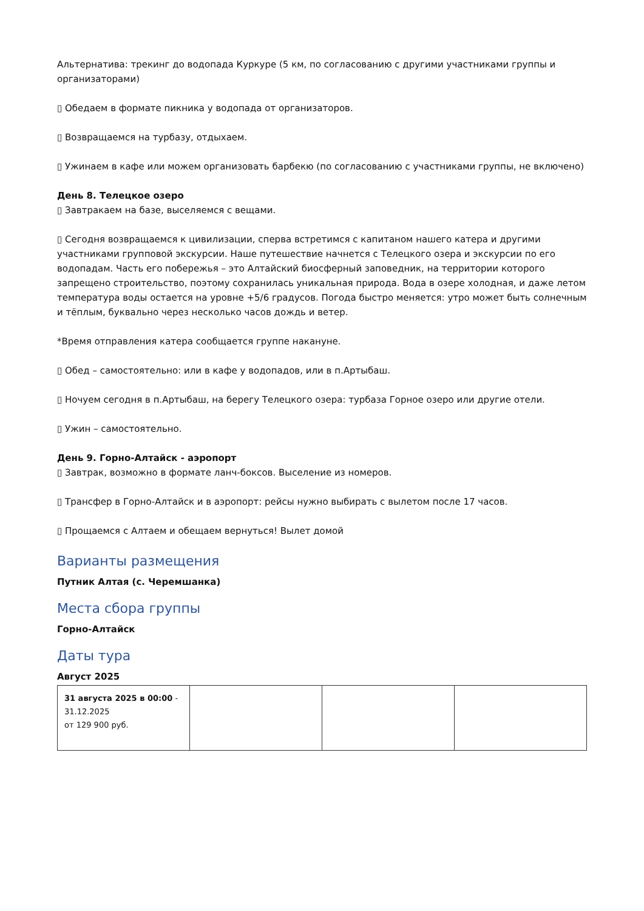Альтернатива: трекинг до водопада Куркуре (5 км, по согласованию с другими участниками группы и организаторами)
▯ Обедаем в формате пикника у водопада от организаторов.
▯ Возвращаемся на турбазу, отдыхаем.
▯ Ужинаем в кафе или можем организовать барбекю (по согласованию с участниками группы, не включено)
День 8. Телецкое озеро
▯ Завтракаем на базе, выселяемся с вещами.
▯ Сегодня возвращаемся к цивилизации, сперва встретимся с капитаном нашего катера и другими участниками групповой экскурсии. Наше путешествие начнется с Телецкого озера и экскурсии по его водопадам. Часть его побережья – это Алтайский биосферный заповедник, на территории которого запрещено строительство, поэтому сохранилась уникальная природа. Вода в озере холодная, и даже летом температура воды остается на уровне +5/6 градусов. Погода быстро меняется: утро может быть солнечным и тёплым, буквально через несколько часов дождь и ветер.
*Время отправления катера сообщается группе накануне.
▯ Обед – самостоятельно: или в кафе у водопадов, или в п.Артыбаш.
▯ Ночуем сегодня в п.Артыбаш, на берегу Телецкого озера: турбаза Горное озеро или другие отели.
▯ Ужин – самостоятельно.
День 9. Горно-Алтайск - аэропорт
▯ Завтрак, возможно в формате ланч-боксов. Выселение из номеров.
▯ Трансфер в Горно-Алтайск и в аэропорт: рейсы нужно выбирать с вылетом после 17 часов.
▯ Прощаемся с Алтаем и обещаем вернуться! Вылет домой
Варианты размещения
Путник Алтая (с. Черемшанка)
Места сбора группы
Горно-Алтайск
Даты тура
Август 2025
| 31 августа 2025 в 00:00 - 31.12.2025 от 129 900 руб. | | | |